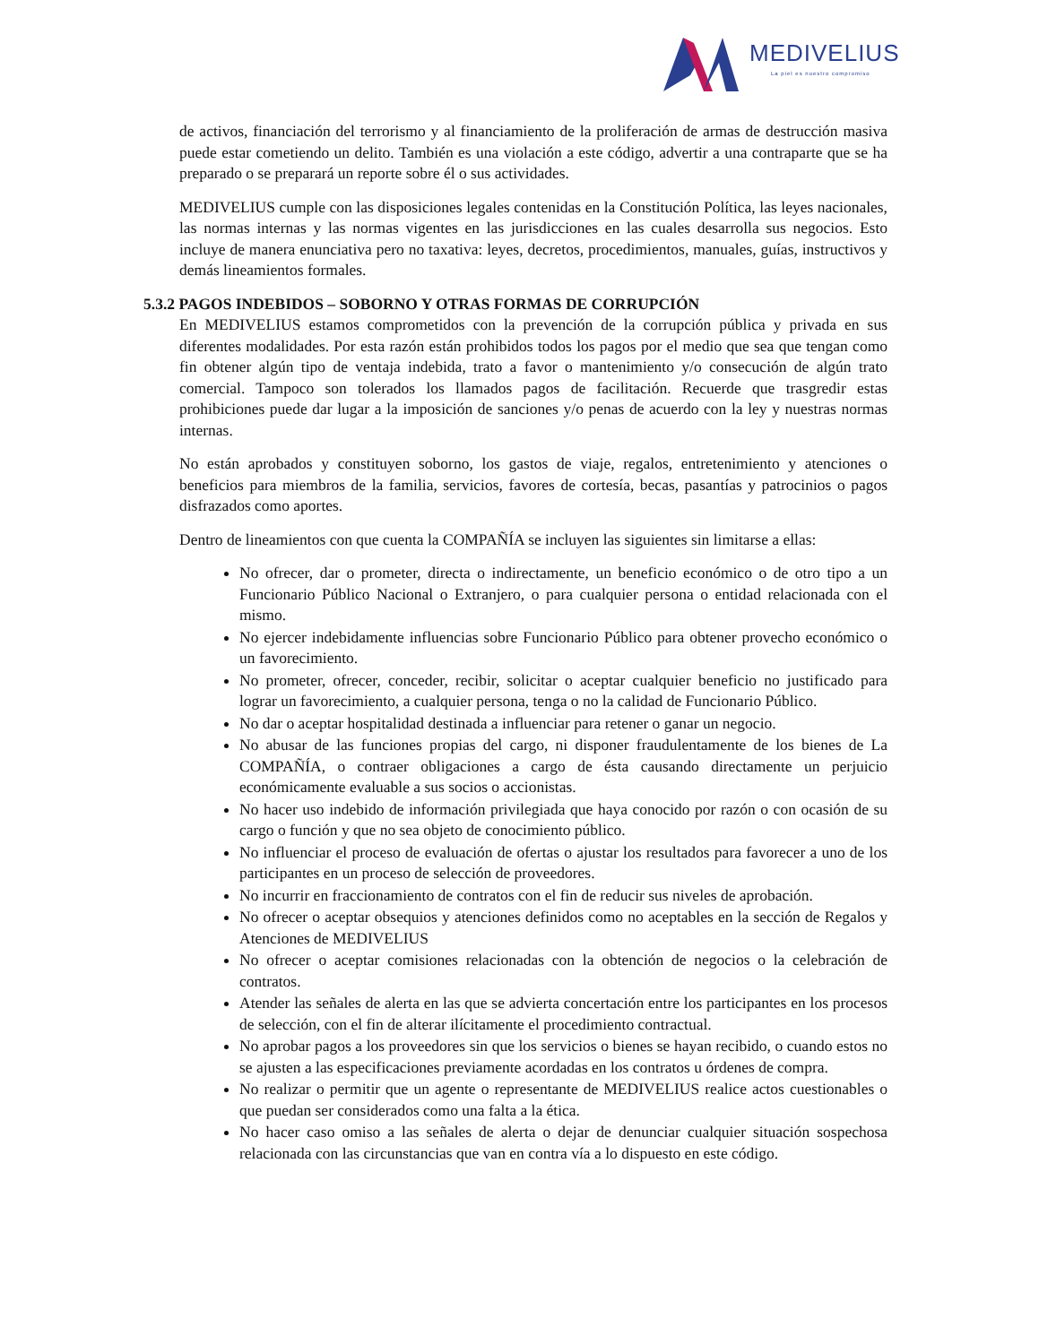MEDIVELIUS
La piel es nuestro compromiso
de activos, financiación del terrorismo y al financiamiento de la proliferación de armas de destrucción masiva puede estar cometiendo un delito. También es una violación a este código, advertir a una contraparte que se ha preparado o se preparará un reporte sobre él o sus actividades.
MEDIVELIUS cumple con las disposiciones legales contenidas en la Constitución Política, las leyes nacionales, las normas internas y las normas vigentes en las jurisdicciones en las cuales desarrolla sus negocios. Esto incluye de manera enunciativa pero no taxativa: leyes, decretos, procedimientos, manuales, guías, instructivos y demás lineamientos formales.
5.3.2 PAGOS INDEBIDOS – SOBORNO Y OTRAS FORMAS DE CORRUPCIÓN
En MEDIVELIUS estamos comprometidos con la prevención de la corrupción pública y privada en sus diferentes modalidades. Por esta razón están prohibidos todos los pagos por el medio que sea que tengan como fin obtener algún tipo de ventaja indebida, trato a favor o mantenimiento y/o consecución de algún trato comercial. Tampoco son tolerados los llamados pagos de facilitación. Recuerde que trasgredir estas prohibiciones puede dar lugar a la imposición de sanciones y/o penas de acuerdo con la ley y nuestras normas internas.
No están aprobados y constituyen soborno, los gastos de viaje, regalos, entretenimiento y atenciones o beneficios para miembros de la familia, servicios, favores de cortesía, becas, pasantías y patrocinios o pagos disfrazados como aportes.
Dentro de lineamientos con que cuenta la COMPAÑÍA se incluyen las siguientes sin limitarse a ellas:
No ofrecer, dar o prometer, directa o indirectamente, un beneficio económico o de otro tipo a un Funcionario Público Nacional o Extranjero, o para cualquier persona o entidad relacionada con el mismo.
No ejercer indebidamente influencias sobre Funcionario Público para obtener provecho económico o un favorecimiento.
No prometer, ofrecer, conceder, recibir, solicitar o aceptar cualquier beneficio no justificado para lograr un favorecimiento, a cualquier persona, tenga o no la calidad de Funcionario Público.
No dar o aceptar hospitalidad destinada a influenciar para retener o ganar un negocio.
No abusar de las funciones propias del cargo, ni disponer fraudulentamente de los bienes de La COMPAÑÍA, o contraer obligaciones a cargo de ésta causando directamente un perjuicio económicamente evaluable a sus socios o accionistas.
No hacer uso indebido de información privilegiada que haya conocido por razón o con ocasión de su cargo o función y que no sea objeto de conocimiento público.
No influenciar el proceso de evaluación de ofertas o ajustar los resultados para favorecer a uno de los participantes en un proceso de selección de proveedores.
No incurrir en fraccionamiento de contratos con el fin de reducir sus niveles de aprobación.
No ofrecer o aceptar obsequios y atenciones definidos como no aceptables en la sección de Regalos y Atenciones de MEDIVELIUS
No ofrecer o aceptar comisiones relacionadas con la obtención de negocios o la celebración de contratos.
Atender las señales de alerta en las que se advierta concertación entre los participantes en los procesos de selección, con el fin de alterar ilícitamente el procedimiento contractual.
No aprobar pagos a los proveedores sin que los servicios o bienes se hayan recibido, o cuando estos no se ajusten a las especificaciones previamente acordadas en los contratos u órdenes de compra.
No realizar o permitir que un agente o representante de MEDIVELIUS realice actos cuestionables o que puedan ser considerados como una falta a la ética.
No hacer caso omiso a las señales de alerta o dejar de denunciar cualquier situación sospechosa relacionada con las circunstancias que van en contra vía a lo dispuesto en este código.